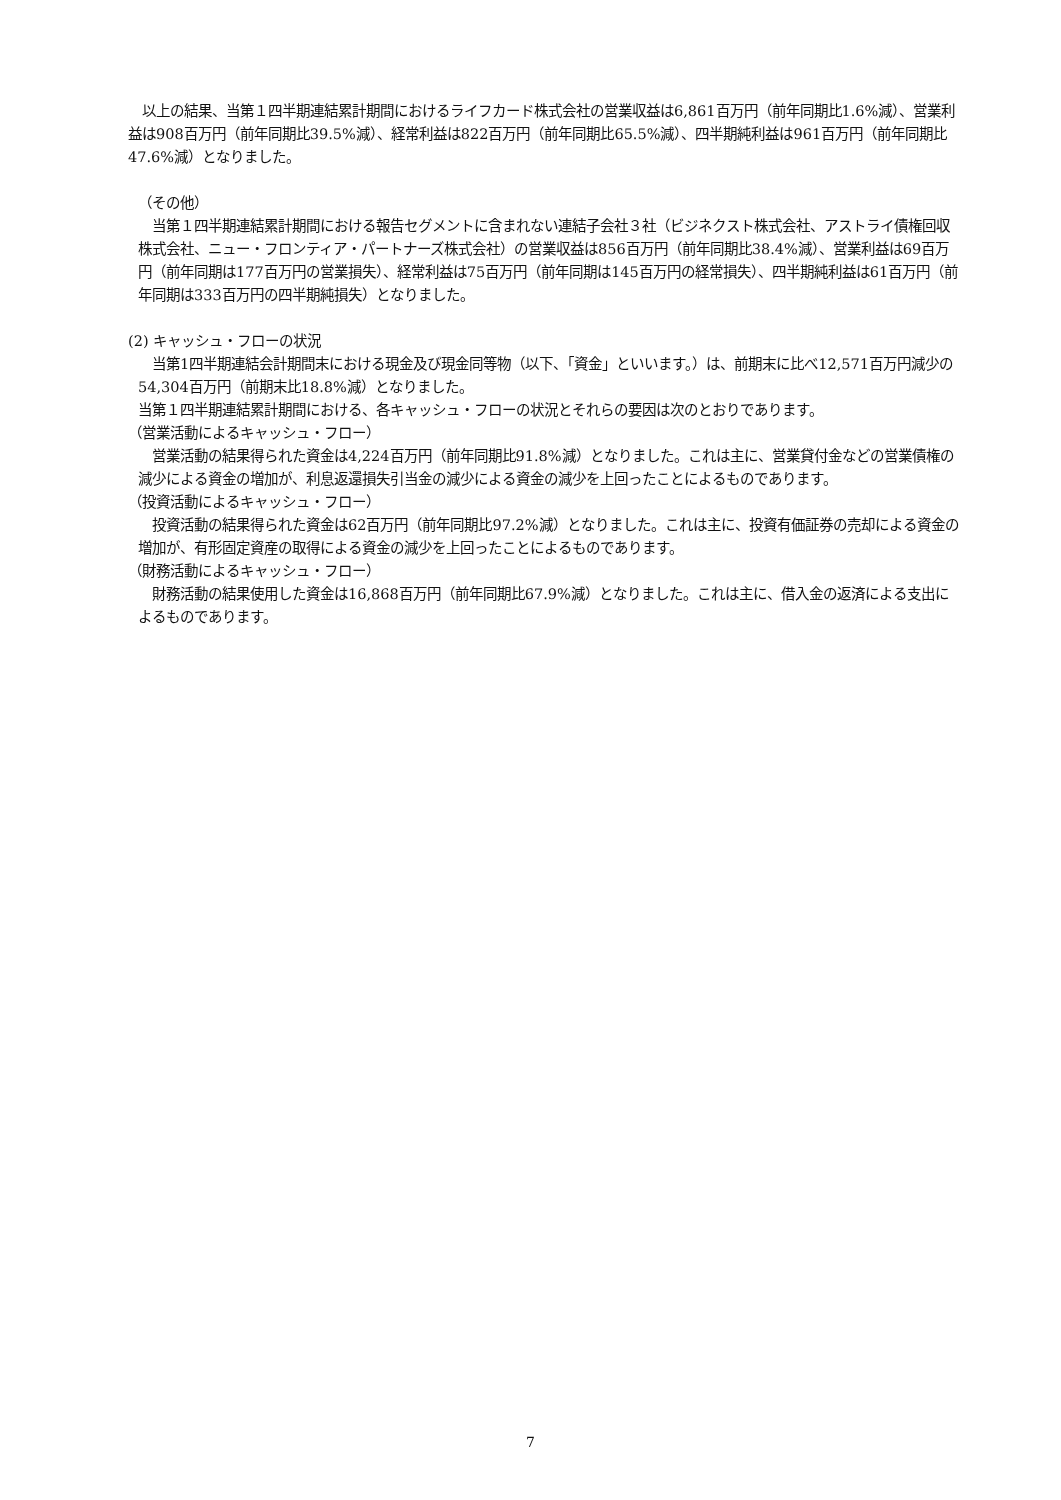以上の結果、当第１四半期連結累計期間におけるライフカード株式会社の営業収益は6,861百万円（前年同期比1.6%減）、営業利益は908百万円（前年同期比39.5%減）、経常利益は822百万円（前年同期比65.5%減）、四半期純利益は961百万円（前年同期比47.6%減）となりました。
（その他）
　当第１四半期連結累計期間における報告セグメントに含まれない連結子会社３社（ビジネクスト株式会社、アストライ債権回収株式会社、ニュー・フロンティア・パートナーズ株式会社）の営業収益は856百万円（前年同期比38.4%減）、営業利益は69百万円（前年同期は177百万円の営業損失）、経常利益は75百万円（前年同期は145百万円の経常損失）、四半期純利益は61百万円（前年同期は333百万円の四半期純損失）となりました。
(2) キャッシュ・フローの状況
　当第1四半期連結会計期間末における現金及び現金同等物（以下、「資金」といいます。）は、前期末に比べ12,571百万円減少の54,304百万円（前期末比18.8%減）となりました。
当第１四半期連結累計期間における、各キャッシュ・フローの状況とそれらの要因は次のとおりであります。
（営業活動によるキャッシュ・フロー）
　営業活動の結果得られた資金は4,224百万円（前年同期比91.8%減）となりました。これは主に、営業貸付金などの営業債権の減少による資金の増加が、利息返還損失引当金の減少による資金の減少を上回ったことによるものであります。
（投資活動によるキャッシュ・フロー）
　投資活動の結果得られた資金は62百万円（前年同期比97.2%減）となりました。これは主に、投資有価証券の売却による資金の増加が、有形固定資産の取得による資金の減少を上回ったことによるものであります。
（財務活動によるキャッシュ・フロー）
　財務活動の結果使用した資金は16,868百万円（前年同期比67.9%減）となりました。これは主に、借入金の返済による支出によるものであります。
7